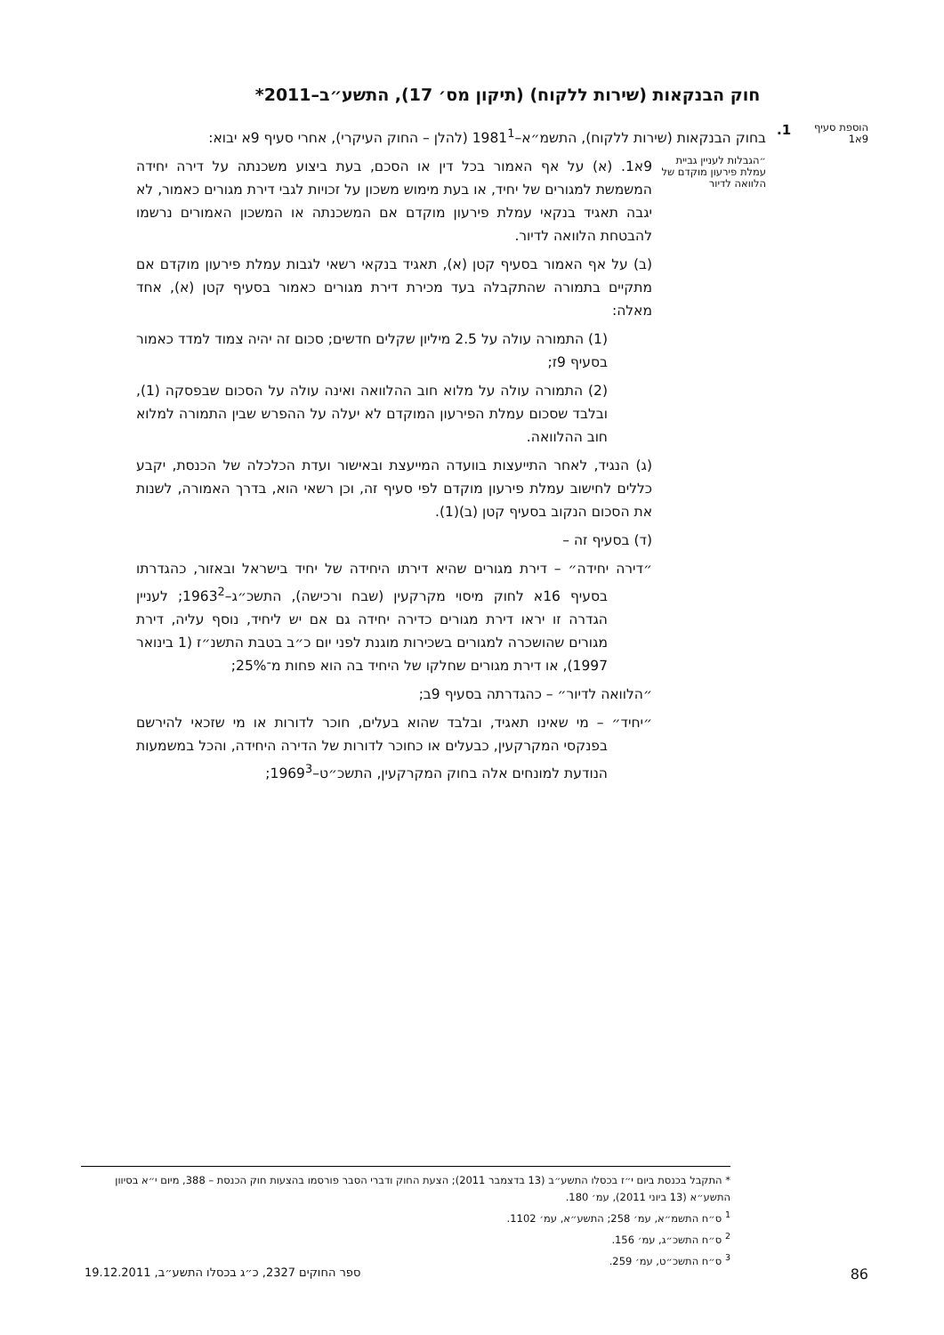חוק הבנקאות (שירות ללקוח) (תיקון מס׳ 17), התשע״ב–2011*
הוספת סעיף 9א1
1.
בחוק הבנקאות (שירות ללקוח), התשמ״א–1981<sup>1</sup> (להלן – החוק העיקרי), אחרי סעיף 9א יבוא:
״הגבלות לעניין גביית עמלת פירעון מוקדם של הלוואה לדיור
9א1. (א) על אף האמור בכל דין או הסכם, בעת ביצוע משכנתה על דירה יחידה המשמשת למגורים של יחיד, או בעת מימוש משכון על זכויות לגבי דירת מגורים כאמור, לא יגבה תאגיד בנקאי עמלת פירעון מוקדם אם המשכנתה או המשכון האמורים נרשמו להבטחת הלוואה לדיור.
(ב) על אף האמור בסעיף קטן (א), תאגיד בנקאי רשאי לגבות עמלת פירעון מוקדם אם מתקיים בתמורה שהתקבלה בעד מכירת דירת מגורים כאמור בסעיף קטן (א), אחד מאלה:
(1) התמורה עולה על 2.5 מיליון שקלים חדשים; סכום זה יהיה צמוד למדד כאמור בסעיף 9ז;
(2) התמורה עולה על מלוא חוב ההלוואה ואינה עולה על הסכום שבפסקה (1), ובלבד שסכום עמלת הפירעון המוקדם לא יעלה על ההפרש שבין התמורה למלוא חוב ההלוואה.
(ג) הנגיד, לאחר התייעצות בוועדה המייעצת ובאישור ועדת הכלכלה של הכנסת, יקבע כללים לחישוב עמלת פירעון מוקדם לפי סעיף זה, וכן רשאי הוא, בדרך האמורה, לשנות את הסכום הנקוב בסעיף קטן (ב)(1).
(ד) בסעיף זה –
״דירה יחידה״ – דירת מגורים שהיא דירתו היחידה של יחיד בישראל ובאזור, כהגדרתו בסעיף 16א לחוק מיסוי מקרקעין (שבח ורכישה), התשכ״ג–1963<sup>2</sup>; לעניין הגדרה זו יראו דירת מגורים כדירה יחידה גם אם יש ליחיד, נוסף עליה, דירת מגורים שהושכרה למגורים בשכירות מוגנת לפני יום כ״ב בטבת התשנ״ז (1 בינואר 1997), או דירת מגורים שחלקו של היחיד בה הוא פחות מ־25%;
״הלוואה לדיור״ – כהגדרתה בסעיף 9ב;
״יחיד״ – מי שאינו תאגיד, ובלבד שהוא בעלים, חוכר לדורות או מי שזכאי להירשם בפנקסי המקרקעין, כבעלים או כחוכר לדורות של הדירה היחידה, והכל במשמעות הנודעת למונחים אלה בחוק המקרקעין, התשכ״ט–1969<sup>3</sup>;
* התקבל בכנסת ביום י״ז בכסלו התשע״ב (13 בדצמבר 2011); הצעת החוק ודברי הסבר פורסמו בהצעות חוק הכנסת – 388, מיום י״א בסיוון התשע״א (13 ביוני 2011), עמ׳ 180.
<sup>1</sup> ס״ח התשמ״א, עמ׳ 258; התשע״א, עמ׳ 1102.
<sup>2</sup> ס״ח התשכ״ג, עמ׳ 156.
<sup>3</sup> ס״ח התשכ״ט, עמ׳ 259.
86 ספר החוקים 2327, כ״ג בכסלו התשע״ב, 19.12.2011